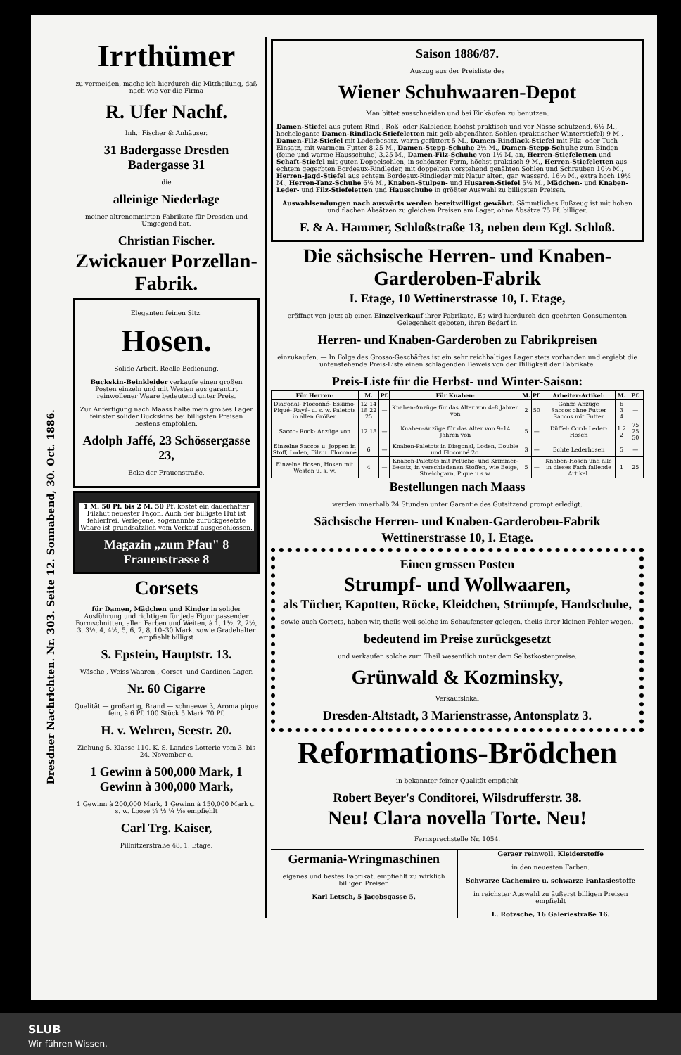Dresdner Nachrichten. Nr. 303. Seite 12. Sonnabend, 30. Oct. 1886.
Irrthümer
zu vermeiden, mache ich hierdurch die Mittheilung, daß nach wie vor die Firma
R. Ufer Nachf.
Inh.: Fischer & Anhäuser.
31 Badergasse Dresden Badergasse 31
die
alleinige Niederlage
meiner altrenommirten Fabrikate für Dresden und Umgegend hat.
Christian Fischer.
Zwickauer Porzellan-Fabrik.
Eleganten feinen Sitz.
Hosen.
Solide Arbeit. Reelle Bedienung.
Buckskin-Beinkleider verkaufe einen großen Posten einzeln und mit Westen aus garantirt reinwollener Waare bedeutend unter Preis.
Zur Anfertigung nach Maass halte mein großes Lager feinster solider Buckskins bei billigsten Preisen bestens empfohlen.
Adolph Jaffé, 23 Schössergasse 23,
Ecke der Frauenstraße.
1 M. 50 Pf. bis 2 M. 50 Pf. kostet ein dauerhafter Filzhut neuester Façon. Auch der billigste Hut ist fehlerfrei. Verlegene, sogenannte zurückgesetzte Waare ist grundsätzlich vom Verkauf ausgeschlossen.
Magazin „zum Pfau" 8 Frauenstrasse 8
Corsets
für Damen, Mädchen und Kinder in solider Ausführung und richtigen für jede Figur passender Formschnitten, allen Farben und Weiten, à 1, 1½, 2, 2½, 3, 3½, 4, 4½, 5, 6, 7, 8, 10–30 Mark, sowie Gradehalter empfiehlt billigst
S. Epstein, Hauptstr. 13.
Wäsche-, Weiss-Waaren-, Corset- und Gardinen-Lager.
Nr. 60 Cigarre
Qualität — großartig, Brand — schneeweiß, Aroma pique fein, à 6 Pf. 100 Stück 5 Mark 70 Pf.
H. v. Wehren, Seestr. 20.
Ziehung 5. Klasse 110. K. S. Landes-Lotterie vom 3. bis 24. November c.
1 Gewinn à 500,000 Mark, 1 Gewinn à 300,000 Mark,
1 Gewinn à 200,000 Mark, 1 Gewinn à 150,000 Mark u. s. w. Loose ¹⁄₁ ½ ¼ ⅒ empfiehlt
Carl Trg. Kaiser,
Pillnitzerstraße 48, 1. Etage.
Saison 1886/87.
Auszug aus der Preisliste des
Wiener Schuhwaaren-Depot
Man bittet ausschneiden und bei Einkäufen zu benutzen.
Damen-Stiefel aus gutem Rind-, Roß- oder Kalbleder, höchst praktisch und vor Nässe schützend, 6½ M., hochelegante Damen-Rindlack-Stiefeletten mit gelb abgenähten Sohlen (praktischer Winterstiefel) 9 M., Damen-Filz-Stiefel mit Lederbesatz, warm gefüttert 5 M., Damen-Rindlack-Stiefel mit Filz- oder Tuch-Einsatz, mit warmem Futter 8.25 M., Damen-Stepp-Schuhe 2½ M., Damen-Stepp-Schuhe zum Binden (feine und warme Hausschuhe) 3.25 M., Damen-Filz-Schuhe von 1½ M. an, Herren-Stiefeletten und Schaft-Stiefel mit guten Doppelsohlen, in schönster Form, höchst praktisch 9 M., Herren-Stiefeletten aus echtem gegerbten Bordeaux-Rindleder, mit doppelten vorstehend genähten Sohlen und Schrauben 10½ M., Herren-Jagd-Stiefel aus echtem Bordeaux-Rindleder mit Natur alten, gar. wasserd. 16½ M., extra hoch 19½ M., Herren-Tanz-Schuhe 6½ M., Knaben-Stulpen- und Husaren-Stiefel 5½ M., Mädchen- und Knaben-Leder- und Filz-Stiefeletten und Hausschuhe in größter Auswahl zu billigsten Preisen.
Auswahlsendungen nach auswärts werden bereitwilligst gewährt. Sämmtliches Fußzeug ist mit hohen und flachen Absätzen zu gleichen Preisen am Lager, ohne Absätze 75 Pf. billiger.
F. & A. Hammer, Schloßstraße 13, neben dem Kgl. Schloß.
Die sächsische Herren- und Knaben-Garderoben-Fabrik
I. Etage, 10 Wettinerstrasse 10, I. Etage,
eröffnet von jetzt ab einen Einzelverkauf ihrer Fabrikate. Es wird hierdurch den geehrten Consumenten Gelegenheit geboten, ihren Bedarf in
Herren- und Knaben-Garderoben zu Fabrikpreisen
einzukaufen. — In Folge des Grosso-Geschäftes ist ein sehr reichhaltiges Lager stets vorhanden und ergiebt die untenstehende Preis-Liste einen schlagenden Beweis von der Billigkeit der Fabrikate.
Preis-Liste für die Herbst- und Winter-Saison:
| Für Herren: | M. | Pf. | Für Knaben: | M. | Pf. | Arbeiter-Artikel: | M. | Pf. |
| --- | --- | --- | --- | --- | --- | --- | --- | --- |
| Diagonal- Floconné- Eskimo- Piqué- Rayé- u. s. w. Paletots in allen Größen | 12 14 18 22 25 | — | Knaben-Anzüge für das Alter von 4–8 Jahren von | 2 | 50 | Ganze Anzüge Saccos ohne Futter Saccos mit Futter | 6 3 4 | — |
| Sacco- Rock- Anzüge von | 12 18 | — | Knaben-Anzüge für das Alter von 9–14 Jahren von | 5 | — | Düffel- Cord- Leder- Hosen | 1 2 2 | 75 25 50 |
| Einzelne Saccos u. Joppen in Stoff, Loden, Filz u. Floconné | 6 | — | Knaben-Paletots in Diagonal, Loden, Double und Floconné 2c. | 3 | — | Echte Lederhosen | 5 | — |
| Einzelne Hosen, Hosen mit Westen u. s. w. | 4 | — | Knaben-Paletots mit Peluche- und Krimmer-Besatz, in verschiedenen Stoffen, wie Beige, Streichgarn, Pique u.s.w. | 5 | — | Knaben-Hosen und alle in dieses Fach fallende Artikel. | 1 | 25 |
Bestellungen nach Maass
werden innerhalb 24 Stunden unter Garantie des Gutsitzend prompt erledigt.
Sächsische Herren- und Knaben-Garderoben-Fabrik
Wettinerstrasse 10, I. Etage.
Einen grossen Posten
Strumpf- und Wollwaaren,
als Tücher, Kapotten, Röcke, Kleidchen, Strümpfe, Handschuhe,
sowie auch Corsets, haben wir, theils weil solche im Schaufenster gelegen, theils ihrer kleinen Fehler wegen,
bedeutend im Preise zurückgesetzt
und verkaufen solche zum Theil wesentlich unter dem Selbstkostenpreise.
Grünwald & Kozminsky,
Verkaufslokal
Dresden-Altstadt, 3 Marienstrasse, Antonsplatz 3.
Reformations-Brödchen
in bekannter feiner Qualität empfiehlt
Robert Beyer's Conditorei, Wilsdrufferstr. 38.
Neu! Clara novella Torte. Neu!
Fernsprechstelle Nr. 1054.
Germania-Wringmaschinen
eigenes und bestes Fabrikat, empfiehlt zu wirklich billigen Preisen
Karl Letsch, 5 Jacobsgasse 5.
Geraer reinwoll. Kleiderstoffe
in den neuesten Farben.
Schwarze Cachemire u. schwarze Fantasiestoffe
in reichster Auswahl zu äußerst billigen Preisen empfiehlt
L. Rotzsche, 16 Galeriestraße 16.
SLUB
Wir führen Wissen.